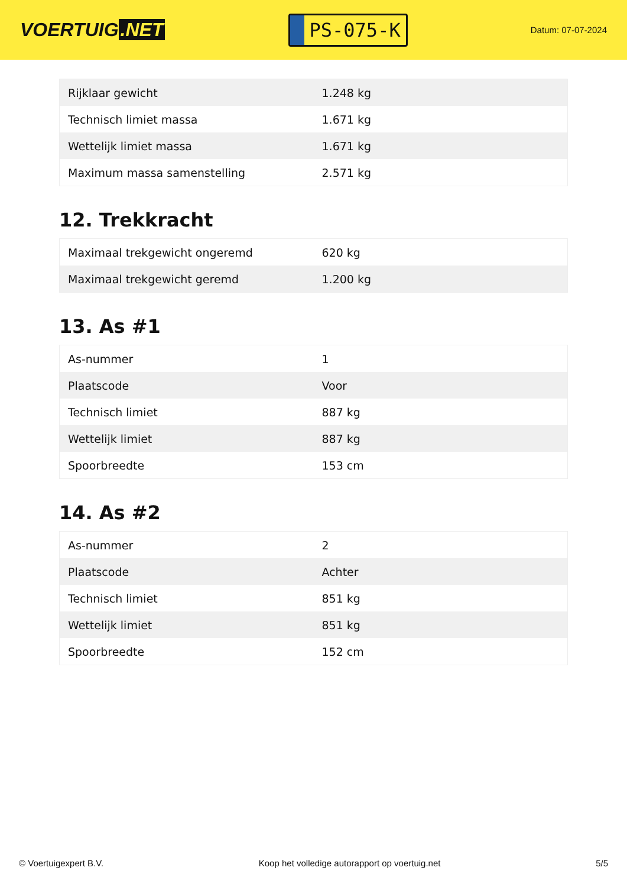VOERTUIG.NET
PS-075-K
Datum: 07-07-2024
| Rijklaar gewicht | 1.248 kg |
| Technisch limiet massa | 1.671 kg |
| Wettelijk limiet massa | 1.671 kg |
| Maximum massa samenstelling | 2.571 kg |
12. Trekkracht
| Maximaal trekgewicht ongeremd | 620 kg |
| Maximaal trekgewicht geremd | 1.200 kg |
13. As #1
| As-nummer | 1 |
| Plaatscode | Voor |
| Technisch limiet | 887 kg |
| Wettelijk limiet | 887 kg |
| Spoorbreedte | 153 cm |
14. As #2
| As-nummer | 2 |
| Plaatscode | Achter |
| Technisch limiet | 851 kg |
| Wettelijk limiet | 851 kg |
| Spoorbreedte | 152 cm |
© Voertuigexpert B.V. Koop het volledige autorapport op voertuig.net 5/5